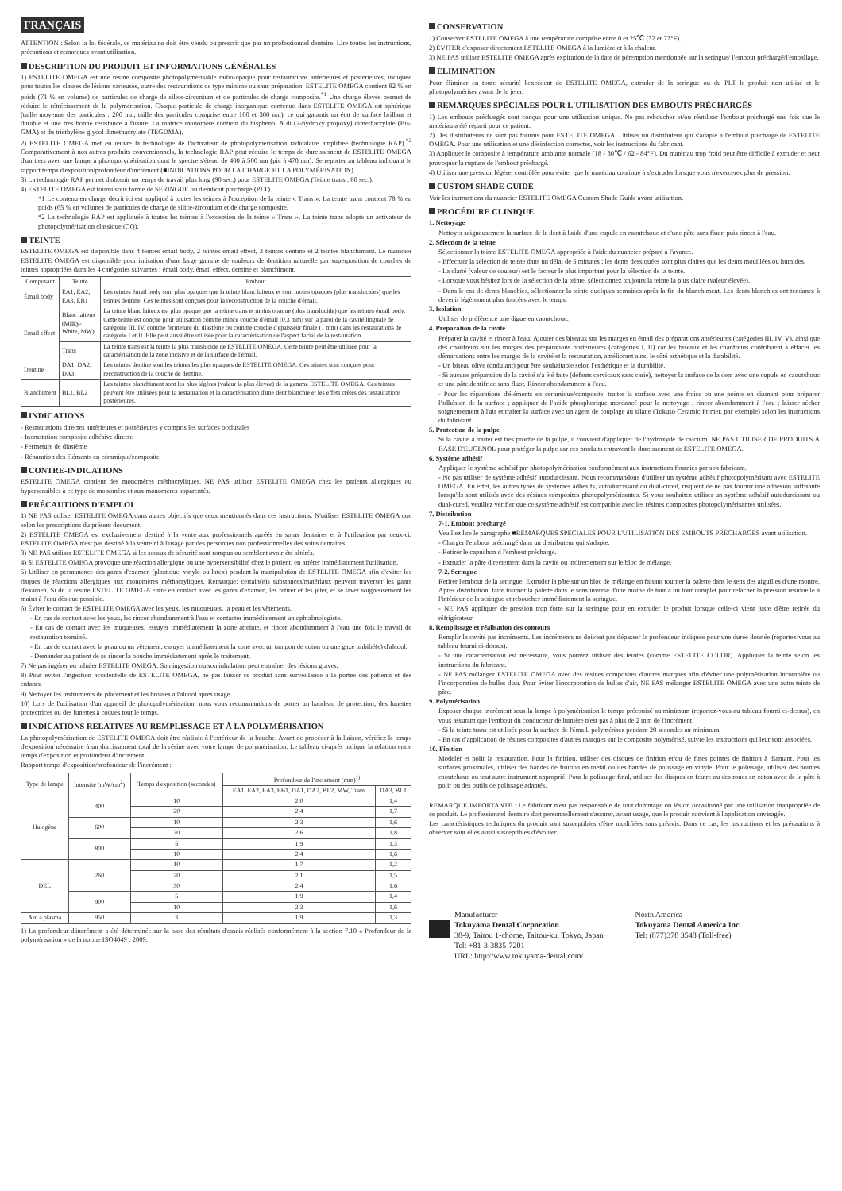FRANÇAIS
ATTENTION : Selon la loi fédérale, ce matériau ne doit être vendu ou prescrit que par un professionnel dentaire. Lire toutes les instructions, précautions et remarques avant utilisation.
DESCRIPTION DU PRODUIT ET INFORMATIONS GÉNÉRALES
1) ESTELITE OMEGA est une résine composite photopolymérisable radio-opaque pour restaurations antérieures et postérieures, indiquée pour toutes les classes de lésions carieuses, outre des restaurations de type minime ou sans préparation. ESTELITE OMEGA contient 82 % en poids (71 % en volume) de particules de charge de silice-zirconium et de particules de charge composite.<sup>*1</sup> Une charge élevée permet de réduire le rétrécissement de la polymérisation. Chaque particule de charge inorganique contenue dans ESTELITE OMEGA est sphérique (taille moyenne des particules : 200 nm, taille des particules comprise entre 100 et 300 nm), ce qui garantit un état de surface brillant et durable et une très bonne résistance à l'usure. La matrice monomère contient du bisphénol A di (2-hydroxy propoxy) diméthacrylate (Bis-GMA) et du triéthylène glycol diméthacrylate (TEGDMA).
2) ESTELITE OMEGA met en œuvre la technologie de l'activateur de photopolymérisation radicalaire amplifiée (technologie RAP).<sup>*2</sup> Comparativement à nos autres produits conventionnels, la technologie RAP peut réduire le temps de durcissement de ESTELITE OMEGA d'un tiers avec une lampe à photopolymérisation dont le spectre s'étend de 400 à 500 nm (pic à 470 nm). Se reporter au tableau indiquant le rapport temps d'exposition/profondeur d'incrément (■INDICATIONS POUR LA CHARGE ET LA POLYMÉRISATION).
3) La technologie RAP permet d'obtenir un temps de travail plus long (90 sec.) pour ESTELITE OMEGA (Teinte trans : 80 sec.).
4) ESTELITE OMEGA est fourni sous forme de SERINGUE ou d'embout préchargé (PLT).
*1 Le contenu en charge décrit ici est appliqué à toutes les teintes à l'exception de la teinte « Trans ». La teinte trans contient 78 % en poids (65 % en volume) de particules de charge de silice-zirconium et de charge composite.
*2 La technologie RAP est appliquée à toutes les teintes à l'exception de la teinte « Trans ». La teinte trans adopte un activateur de photopolymérisation classique (CQ).
TEINTE
ESTELITE OMEGA est disponible dans 4 teintes émail body, 2 teintes émail effect, 3 teintes dentine et 2 teintes blanchiment. Le nuancier ESTELITE OMEGA est disponible pour imitation d'une large gamme de couleurs de dentition naturelle par superposition de couches de teintes appropriées dans les 4 catégories suivantes : émail body, émail effect, dentine et blanchiment.
| Composant | Teinte | Embout |
| --- | --- | --- |
| Émail body | EA1, EA2, EA3, EB1 | Les teintes émail body sont plus opaques que la teinte blanc laiteux et sont moins opaques (plus translucides) que les teintes dentine. Ces teintes sont conçues pour la reconstruction de la couche d'émail. |
| Émail effect | Blanc laiteux (Milky-White, MW) | La teinte blanc laiteux est plus opaque que la teinte trans et moins opaque (plus translucide) que les teintes émail body. Cette teinte est conçue pour utilisation comme mince couche d'émail (0,3 mm) sur la paroi de la cavité linguale de catégorie III, IV, comme fermeture du diastème ou comme couche d'épaisseur finale (1 mm) dans les restaurations de catégorie I et II. Elle peut aussi être utilisée pour la caractérisation de l'aspect facial de la restauration. |
| | Trans | La teinte trans est la teinte la plus translucide de ESTELITE OMEGA. Cette teinte peut être utilisée pour la caractérisation de la zone incisive et de la surface de l'émail. |
| Dentine | DA1, DA2, DA3 | Les teintes dentine sont les teintes les plus opaques de ESTELITE OMEGA. Ces teintes sont conçues pour reconstruction de la couche de dentine. |
| Blanchiment | BL1, BL2 | Les teintes blanchiment sont les plus légères (valeur la plus élevée) de la gamme ESTELITE OMEGA. Ces teintes peuvent être utilisées pour la restauration et la caractérisation d'une dent blanchie et les effets crêtés des restaurations postérieures. |
INDICATIONS
- Restaurations directes antérieures et postérieures y compris les surfaces occlusales
- Incrustation composite adhésive directe
- Fermeture de diastème
- Réparation des éléments en céramique/composite
CONTRE-INDICATIONS
ESTELITE OMEGA contient des monomères méthacryliques. NE PAS utiliser ESTELITE OMEGA chez les patients allergiques ou hypersensibles à ce type de monomère et aux monomères apparentés.
PRÉCAUTIONS D'EMPLOI
1) NE PAS utiliser ESTELITE OMEGA dans autres objectifs que ceux mentionnés dans ces instructions. N'utiliser ESTELITE OMEGA que selon les prescriptions du présent document.
2) ESTELITE OMEGA est exclusivement destiné à la vente aux professionnels agréés en soins dentaires et à l'utilisation par ceux-ci. ESTELITE OMEGA n'est pas destiné à la vente ni à l'usage par des personnes non professionnelles des soins dentaires.
3) NE PAS utiliser ESTELITE OMEGA si les sceaux de sécurité sont rompus ou semblent avoir été altérés.
4) Si ESTELITE OMEGA provoque une réaction allergique ou une hypersensibilité chez le patient, en arrêter immédiatement l'utilisation.
5) Utiliser en permanence des gants d'examen (plastique, vinyle ou latex) pendant la manipulation de ESTELITE OMEGA afin d'éviter les risques de réactions allergiques aux monomères méthacryliques. Remarque: certain(e)s substances/matériaux peuvent traverser les gants d'examen. Si de la résine ESTELITE OMEGA entre en contact avec les gants d'examen, les retirer et les jeter, et se laver soigneusement les mains à l'eau dès que possible.
6) Éviter le contact de ESTELITE OMEGA avec les yeux, les muqueuses, la peau et les vêtements.
- En cas de contact avec les yeux, les rincer abondamment à l'eau et contacter immédiatement un ophtalmologiste.
- En cas de contact avec les muqueuses, essuyer immédiatement la zone atteinte, et rincer abondamment à l'eau une fois le travail de restauration terminé.
- En cas de contact avec la peau ou un vêtement, essuyer immédiatement la zone avec un tampon de coton ou une gaze imbibé(e) d'alcool.
- Demander au patient de se rincer la bouche immédiatement après le traitement.
7) Ne pas ingérer ou inhaler ESTELITE OMEGA. Son ingestion ou son inhalation peut entraîner des lésions graves.
8) Pour éviter l'ingestion accidentelle de ESTELITE OMEGA, ne pas laisser ce produit sans surveillance à la portée des patients et des enfants.
9) Nettoyer les instruments de placement et les brosses à l'alcool après usage.
10) Lors de l'utilisation d'un appareil de photopolymérisation, nous vous recommandons de porter un bandeau de protection, des lunettes protectrices ou des lunettes à coques tout le temps.
INDICATIONS RELATIVES AU REMPLISSAGE ET À LA POLYMÉRISATION
La photopolymérisation de ESTELITE OMEGA doit être réalisée à l'extérieur de la bouche. Avant de procéder à la liaison, vérifiez le temps d'exposition nécessaire à un durcissement total de la résine avec votre lampe de polymérisation. Le tableau ci-après indique la relation entre temps d'exposition et profondeur d'incrément.
Rapport temps d'exposition/profondeur de l'incrément :
| Type de lampe | Intensité (mW/cm<sup>2</sup>) | Temps d'exposition (secondes) | Profondeur de l'incrément (mm)<sup>1)</sup> | |
| | | | EA1, EA2, EA3, EB1, DA1, DA2, BL2, MW, Trans | DA3, BL1 |
| Halogène | 400 | 10 | 2,0 | 1,4 |
| | | 20 | 2,4 | 1,7 |
| | 600 | 10 | 2,3 | 1,6 |
| | | 20 | 2,6 | 1,8 |
| | 800 | 5 | 1,9 | 1,3 |
| | | 10 | 2,4 | 1,6 |
| DEL | 260 | 10 | 1,7 | 1,2 |
| | | 20 | 2,1 | 1,5 |
| | | 30 | 2,4 | 1,6 |
| | 900 | 5 | 1,9 | 1,4 |
| | | 10 | 2,3 | 1,6 |
| Arc à plasma | 950 | 3 | 1,9 | 1,3 |
1) La profondeur d'incrément a été déterminée sur la base des résultats d'essais réalisés conformément à la section 7.10 « Profondeur de la polymérisation » de la norme ISO4049 : 2009.
CONSERVATION
1) Conserver ESTELITE OMEGA à une température comprise entre 0 et 25℃ (32 et 77°F).
2) ÉVITER d'exposer directement ESTELITE OMEGA à la lumière et à la chaleur.
3) NE PAS utiliser ESTELITE OMEGA après expiration de la date de péremption mentionnée sur la seringue/ l'embout préchargé/l'emballage.
ÉLIMINATION
Pour éliminer en toute sécurité l'excédent de ESTELITE OMEGA, extruder de la seringue ou du PLT le produit non utilisé et le photopolymériser avant de le jeter.
REMARQUES SPÉCIALES POUR L'UTILISATION DES EMBOUTS PRÉCHARGÉS
1) Les embouts préchargés sont conçus pour une utilisation unique. Ne pas reboucher et/ou réutiliser l'embout préchargé une fois que le matériau a été réparti pour ce patient.
2) Des distributeurs ne sont pas fournis pour ESTELITE OMEGA. Utiliser un distributeur qui s'adapte à l'embout préchargé de ESTELITE OMEGA. Pour une utilisation et une désinfection correctes, voir les instructions du fabricant.
3) Appliquer le composite à température ambiante normale (18 - 30℃ / 62 - 84°F). Du matériau trop froid peut être difficile à extruder et peut provoquer la rupture de l'embout préchargé.
4) Utiliser une pression légère, contrôlée pour éviter que le matériau continue à s'extruder lorsque vous n'exercerez plus de pression.
CUSTOM SHADE GUIDE
Voir les instructions du nuancier ESTELITE OMEGA Custom Shade Guide avant utilisation.
PROCÉDURE CLINIQUE
1. Nettoyage
Nettoyer soigneusement la surface de la dent à l'aide d'une cupule en caoutchouc et d'une pâte sans fluor, puis rincer à l'eau.
2. Sélection de la teinte
Sélectionner la teinte ESTELITE OMEGA appropriée à l'aide du nuancier préparé à l'avance.
- Effectuer la sélection de teinte dans un délai de 5 minutes ; les dents dessiquées sont plus claires que les dents mouillées ou humides.
- La clarté (valeur de couleur) est le facteur le plus important pour la sélection de la teinte.
- Lorsque vous hésitez lors de la sélection de la teinte, sélectionnez toujours la teinte la plus claire (valeur élevée).
- Dans le cas de dents blanchies, sélectionner la teinte quelques semaines après la fin du blanchiment. Les dents blanchies ont tendance à devenir légèrement plus foncées avec le temps.
3. Isolation
Utiliser de préférence une digue en caoutchouc.
4. Préparation de la cavité
Préparer la cavité et rincer à l'eau. Ajouter des biseaux sur les marges en émail des préparations antérieures (catégories III, IV, V), ainsi que des chanfreins sur les marges des préparations postérieures (catégories I, II) car les biseaux et les chanfreins contribuent à effacer les démarcations entre les marges de la cavité et la restauration, améliorant ainsi le côté esthétique et la durabilité.
- Un biseau olive (ondulant) peut être souhaitable selon l'esthétique et la durabilité.
- Si aucune préparation de la cavité n'a été faite (défauts cervicaux sans carie), nettoyer la surface de la dent avec une cupule en caoutchouc et une pâte dentifrice sans fluor. Rincer abondamment à l'eau.
- Pour les réparations d'éléments en céramique/composite, traiter la surface avec une fraise ou une pointe en diamant pour préparer l'adhésion de la surface ; appliquer de l'acide phosphorique mordancé pour le nettoyage ; rincer abondamment à l'eau ; laisser sécher soigneusement à l'air et traiter la surface avec un agent de couplage au silane (Tokuso Ceramic Primer, par exemple) selon les instructions du fabricant.
5. Protection de la pulpe
Si la cavité à traiter est très proche de la pulpe, il convient d'appliquer de l'hydroxyde de calcium. NE PAS UTILISER DE PRODUITS À BASE D'EUGENOL pour protéger la pulpe car ces produits entravent le durcissement de ESTELITE OMEGA.
6. Système adhésif
Appliquer le système adhésif par photopolymérisation conformément aux instructions fournies par son fabricant.
- Ne pas utiliser de système adhésif autodurcissant. Nous recommandons d'utiliser un système adhésif photopolymérisant avec ESTELITE OMEGA. En effet, les autres types de systèmes adhésifs, autodurcissant ou dual-cured, risquent de ne pas fournir une adhésion suffisante lorsqu'ils sont utilisés avec des résines composites photopolymérisantes. Si vous souhaitez utiliser un système adhésif autodurcissant ou dual-cured, veuillez vérifier que ce système adhésif est compatible avec les résines composites photopolymérisantes utilisées.
7. Distribution
7-1. Embout préchargé
Veuillez lire le paragraphe ■REMARQUES SPÉCIALES POUR L'UTILISATION DES EMBOUTS PRÉCHARGÉS avant utilisation.
- Charger l'embout préchargé dans un distributeur qui s'adapte.
- Retirer le capuchon d l'embout préchargé.
- Extruder la pâte directement dans la cavité ou indirectement sur le bloc de mélange.
7-2. Seringue
Retirer l'embout de la seringue. Extruder la pâte sur un bloc de mélange en faisant tourner la palette dans le sens des aiguilles d'une montre. Après distribution, faire tourner la palette dans le sens inverse d'une moitié de tour à un tour complet pour relâcher la pression résiduelle à l'intérieur de la seringue et reboucher immédiatement la seringue.
- NE PAS appliquer de pression trop forte sur la seringue pour en extruder le produit lorsque celle-ci vient juste d'être retirée du réfrigérateur.
8. Remplissage et réalisation des contours
Remplir la cavité par incréments. Les incréments ne doivent pas dépasser la profondeur indiquée pour une durée donnée (reportez-vous au tableau fourni ci-dessus).
- Si une caractérisation est nécessaire, vous pouvez utiliser des teintes (comme ESTELITE COLOR). Appliquer la teinte selon les instructions du fabricant.
- NE PAS mélanger ESTELITE OMEGA avec des résines composites d'autres marques afin d'éviter une polymérisation incomplète ou l'incorporation de bulles d'air. Pour éviter l'incorporation de bulles d'air, NE PAS mélanger ESTELITE OMEGA avec une autre teinte de pâte.
9. Polymérisation
Exposer chaque incrément sous la lampe à polymérisation le temps préconisé au minimum (reportez-vous au tableau fourni ci-dessus), en vous assurant que l'embout du conducteur de lumière n'est pas à plus de 2 mm de l'incrément.
- Si la teinte trans est utilisée pour la surface de l'émail, polymérisez pendant 20 secondes au minimum.
- En cas d'application de résines composites d'autres marques sur le composite polymérisé, suivre les instructions qui leur sont associées.
10. Finition
Modeler et polir la restauration. Pour la finition, utiliser des disques de finition et/ou de fines pointes de finition à diamant. Pour les surfaces proximales, utiliser des bandes de finition en métal ou des bandes de polissage en vinyle. Pour le polissage, utiliser des pointes caoutchouc ou tout autre instrument approprié. Pour le polissage final, utiliser des disques en feutre ou des roues en coton avec de la pâte à polir ou des outils de polissage adaptés.
REMARQUE IMPORTANTE : Le fabricant n'est pas responsable de tout dommage ou lésion occasionné par une utilisation inappropriée de ce produit. Le professionnel dentaire doit personnellement s'assurer, avant usage, que le produit convient à l'application envisagée.
Les caractéristiques techniques du produit sont susceptibles d'être modifiées sans préavis. Dans ce cas, les instructions et les précautions à observer sont elles aussi susceptibles d'évoluer.
Manufacturer
Tokuyama Dental Corporation
38-9, Taitou 1-chome, Taitou-ku, Tokyo, Japan
Tel: +81-3-3835-7201
URL: http://www.tokuyama-dental.com/
North America
Tokuyama Dental America Inc.
Tel: (877)378 3548 (Toll-free)